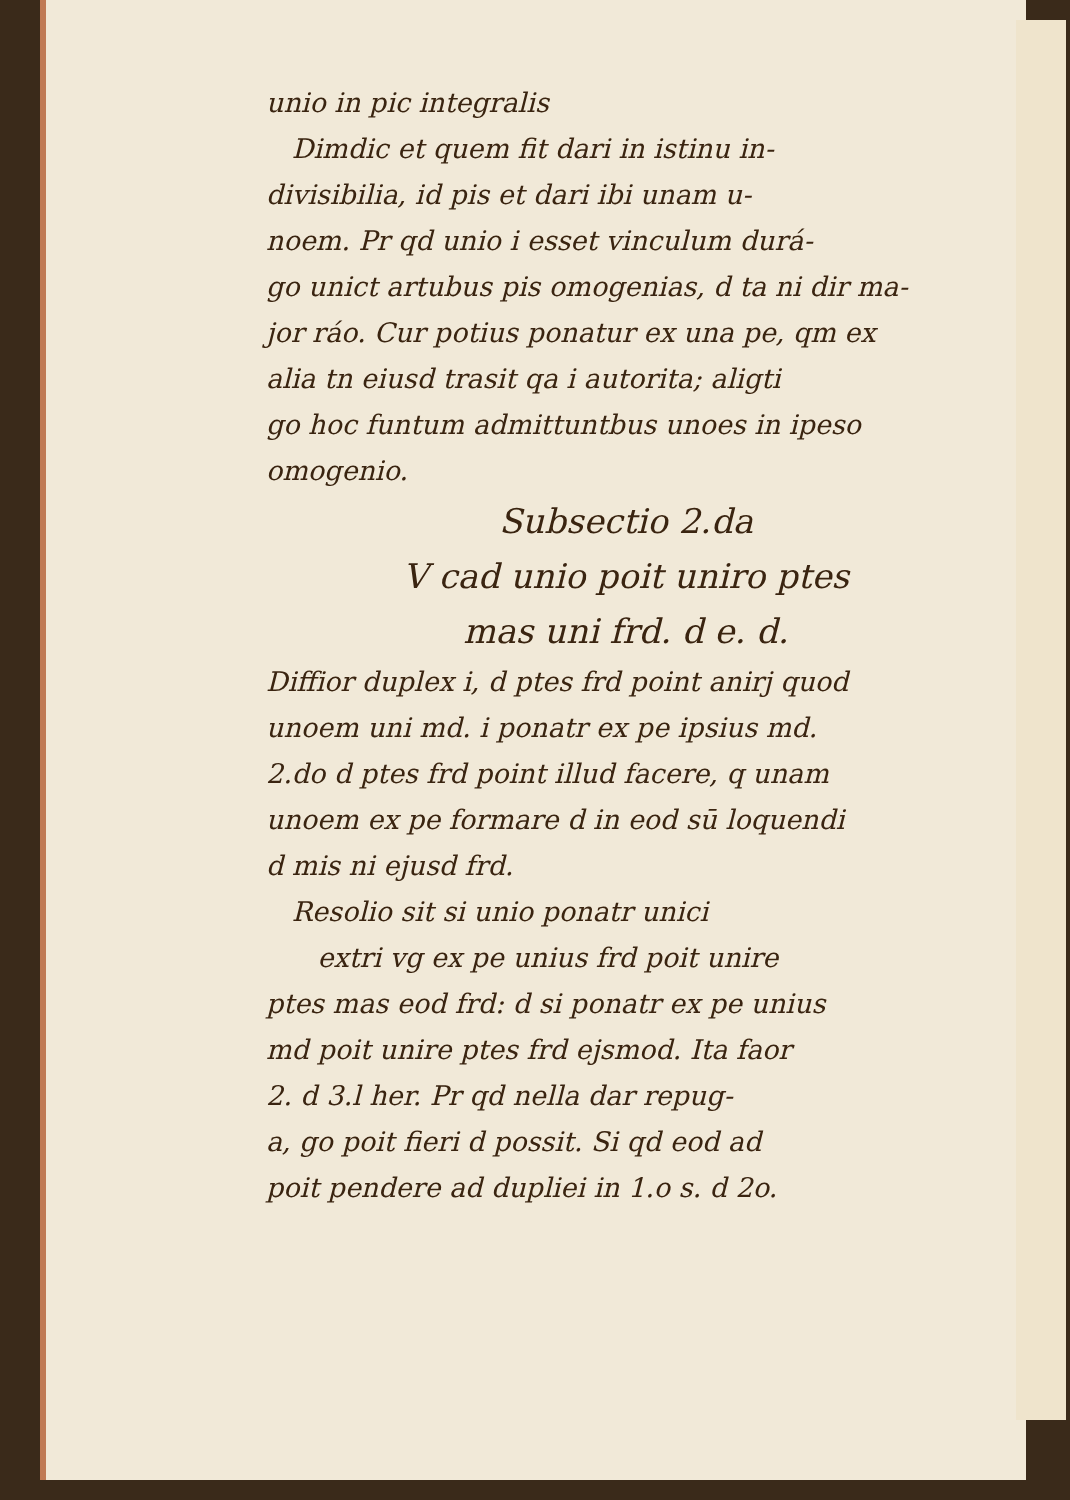unio in pic integralis
Dimdic et quem fit dari in istinu in-
divisibilia, id pis et dari ibi unam u-
noem. Pr qd unio i esset vinculum durá-
go unict artubus pis omogenias, d ta ni dir ma-
jor ráo. Cur potius ponatur ex una pe, qm ex
alia tn eiusd trasit qa i autorita; aligti
go hoc funtum admittuntbus unoes in ipeso
omogenio.
Subsectio 2.da
V cad unio poit uniro ptes
mas uni frd. d e. d.
Diffior duplex i, d ptes frd point anirj quod
unoem uni md. i ponatr ex pe ipsius md.
2.do d ptes frd point illud facere, q unam
unoem ex pe formare d in eod sū loquendi
d mis ni ejusd frd.
Resolio sit si unio ponatr unici
extri vg ex pe unius frd poit unire
ptes mas eod frd: d si ponatr ex pe unius
md poit unire ptes frd ejsmod. Ita faor
2. d 3.l her. Pr qd nella dar repug-
a, go poit fieri d possit. Si qd eod ad
poit pendere ad dupliei in 1.o s. d 2o.